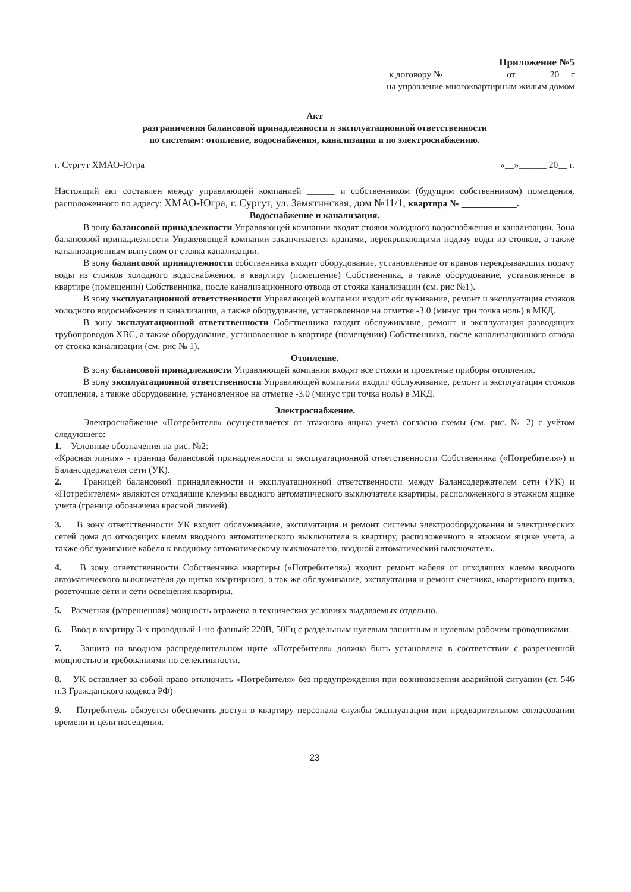Приложение №5
к договору № _____________ от _______20__ г
на управление многоквартирным жилым домом
Акт
разграничения балансовой принадлежности и эксплуатационной ответственности
по системам: отопление, водоснабжения, канализации и по электроснабжению.
г. Сургут ХМАО-Югра «__»______ 20__ г.
Настоящий акт составлен между управляющей компанией ______ и собственником (будущим собственником) помещения, расположенного по адресу: ХМАО-Югра, г. Сургут, ул. Замятинская, дом №11/1, квартира № ____________.
Водоснабжение и канализация.
В зону балансовой принадлежности Управляющей компании входят стояки холодного водоснабжения и канализации. Зона балансовой принадлежности Управляющей компании заканчивается кранами, перекрывающими подачу воды из стояков, а также канализационным выпуском от стояка канализации.
В зону балансовой принадлежности собственника входит оборудование, установленное от кранов перекрывающих подачу воды из стояков холодного водоснабжения, в квартиру (помещение) Собственника, а также оборудование, установленное в квартире (помещении) Собственника, после канализационного отвода от стояка канализации (см. рис №1).
В зону эксплуатационной ответственности Управляющей компании входит обслуживание, ремонт и эксплуатация стояков холодного водоснабжения и канализации, а также оборудование, установленное на отметке -3.0 (минус три точка ноль) в МКД.
В зону эксплуатационной ответственности Собственника входит обслуживание, ремонт и эксплуатация разводящих трубопроводов ХВС, а также оборудование, установленное в квартире (помещении) Собственника, после канализационного отвода от стояка канализации (см. рис № 1).
Отопление.
В зону балансовой принадлежности Управляющей компании входят все стояки и проектные приборы отопления.
В зону эксплуатационной ответственности Управляющей компании входит обслуживание, ремонт и эксплуатация стояков отопления, а также оборудование, установленное на отметке -3.0 (минус три точка ноль) в МКД.
Электроснабжение.
Электроснабжение «Потребителя» осуществляется от этажного ящика учета согласно схемы (см. рис. № 2) с учётом следующего:
1. Условные обозначения на рис. №2:
«Красная линия» - граница балансовой принадлежности и эксплуатационной ответственности Собственника («Потребителя») и Балансодержателя сети (УК).
2. Границей балансовой принадлежности и эксплуатационной ответственности между Балансодержателем сети (УК) и «Потребителем» являются отходящие клеммы вводного автоматического выключателя квартиры, расположенного в этажном ящике учета (граница обозначена красной линией).
3. В зону ответственности УК входит обслуживание, эксплуатация и ремонт системы электрооборудования и электрических сетей дома до отходящих клемм вводного автоматического выключателя в квартиру, расположенного в этажном ящике учета, а также обслуживание кабеля к вводному автоматическому выключателю, вводной автоматический выключатель.
4. В зону ответственности Собственника квартиры («Потребителя») входит ремонт кабеля от отходящих клемм вводного автоматического выключателя до щитка квартирного, а так же обслуживание, эксплуатация и ремонт счетчика, квартирного щитка, розеточные сети и сети освещения квартиры.
5. Расчетная (разрешенная) мощность отражена в технических условиях выдаваемых отдельно.
6. Ввод в квартиру 3-х проводный 1-но фазный: 220В, 50Гц с раздельным нулевым защитным и нулевым рабочим проводниками.
7. Защита на вводном распределительном щите «Потребителя» должна быть установлена в соответствии с разрешенной мощностью и требованиями по селективности.
8. УК оставляет за собой право отключить «Потребителя» без предупреждения при возникновении аварийной ситуации (ст. 546 п.3 Гражданского кодекса РФ)
9. Потребитель обязуется обеспечить доступ в квартиру персонала службы эксплуатации при предварительном согласовании времени и цели посещения.
23